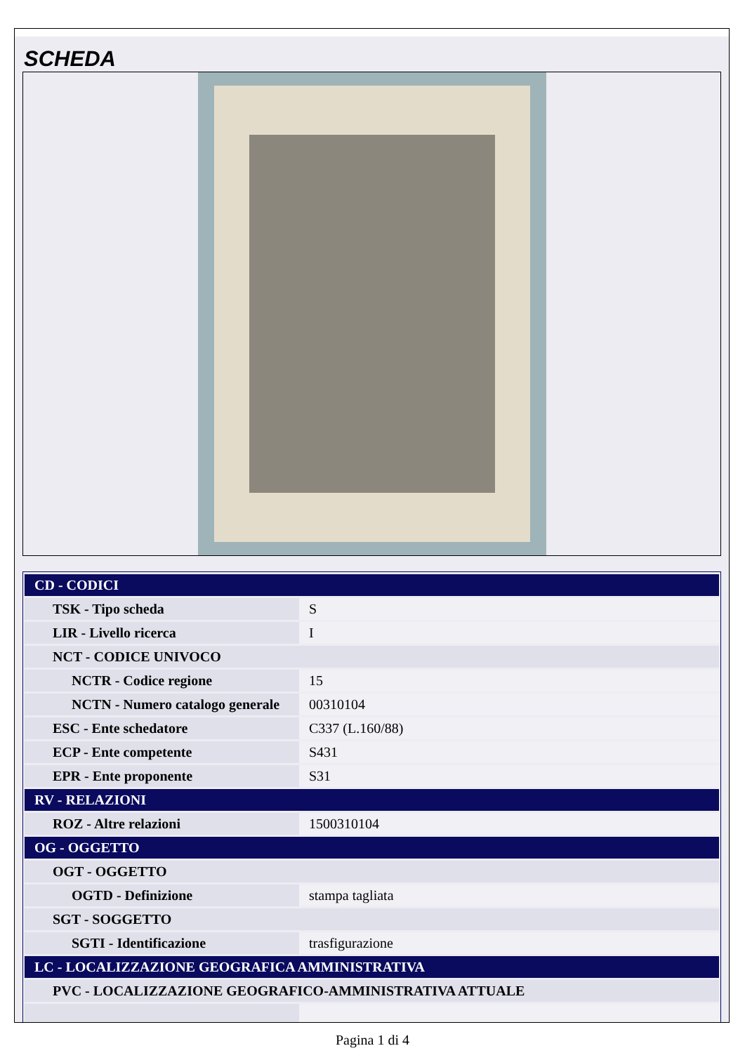SCHEDA
| CD - CODICI | |
| TSK - Tipo scheda | S |
| LIR - Livello ricerca | I |
| NCT - CODICE UNIVOCO | |
| NCTR - Codice regione | 15 |
| NCTN - Numero catalogo generale | 00310104 |
| ESC - Ente schedatore | C337 (L.160/88) |
| ECP - Ente competente | S431 |
| EPR - Ente proponente | S31 |
| RV - RELAZIONI | |
| ROZ - Altre relazioni | 1500310104 |
| OG - OGGETTO | |
| OGT - OGGETTO | |
| OGTD - Definizione | stampa tagliata |
| SGT - SOGGETTO | |
| SGTI - Identificazione | trasfigurazione |
| LC - LOCALIZZAZIONE GEOGRAFICA AMMINISTRATIVA | |
| PVC - LOCALIZZAZIONE GEOGRAFICO-AMMINISTRATIVA ATTUALE | |
Pagina 1 di 4